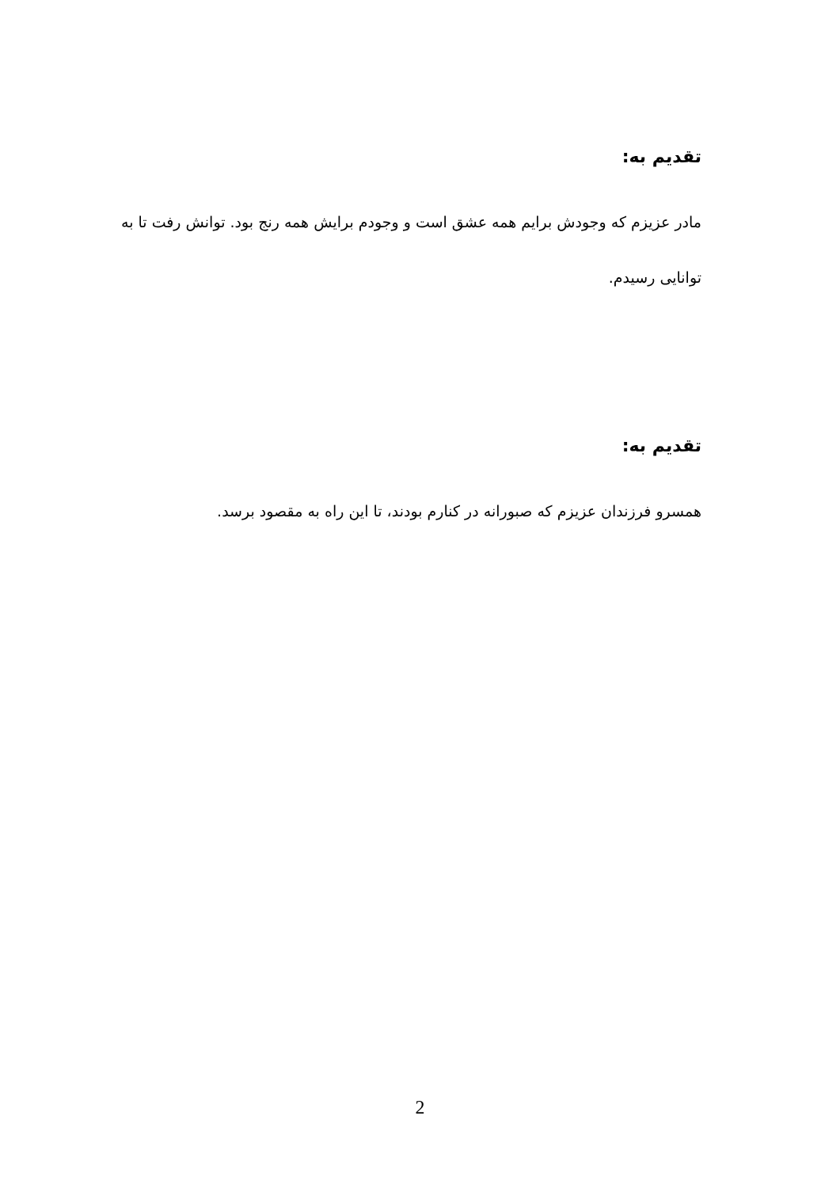تقدیم به:
مادر عزیزم که وجودش برایم همه عشق است و وجودم برایش همه رنج بود. توانش رفت تا به توانایی رسیدم.
تقدیم به:
همسرو فرزندان عزیزم که صبورانه در کنارم بودند، تا این راه به مقصود برسد.
2